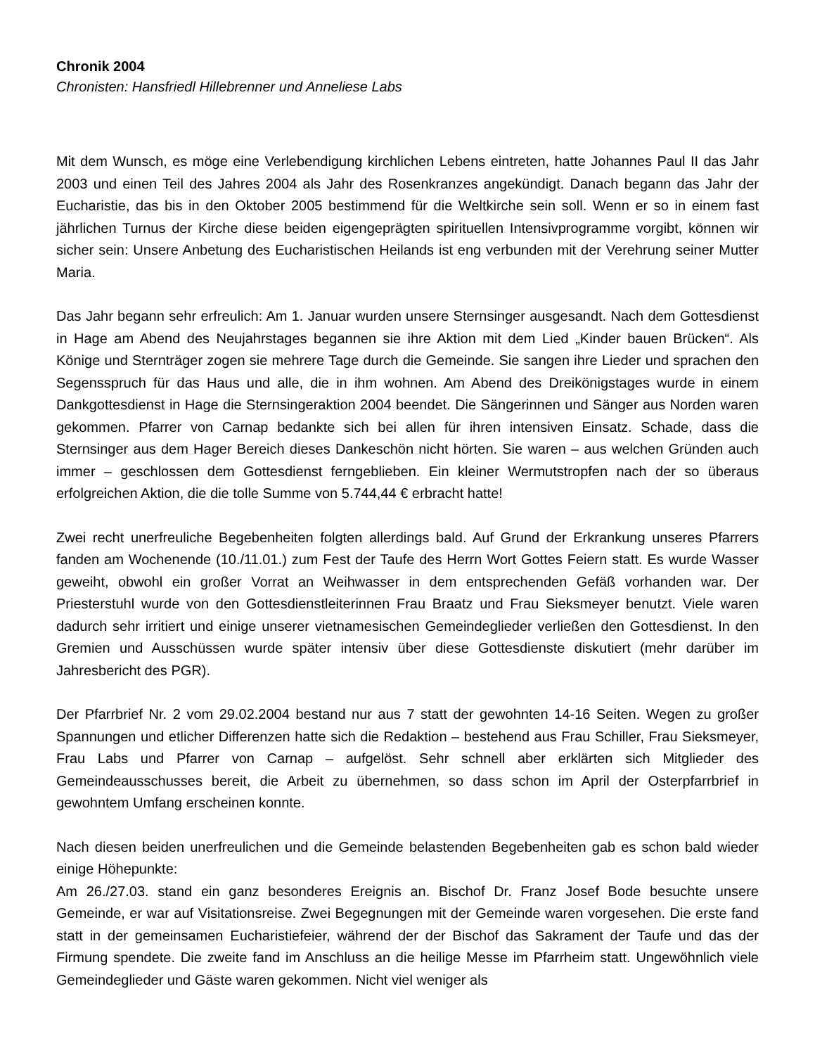Chronik 2004
Chronisten: Hansfriedl Hillebrenner und Anneliese Labs
Mit dem Wunsch, es möge eine Verlebendigung kirchlichen Lebens eintreten, hatte Johannes Paul II das Jahr 2003 und einen Teil des Jahres 2004 als Jahr des Rosenkranzes angekündigt. Danach begann das Jahr der Eucharistie, das bis in den Oktober 2005 bestimmend für die Weltkirche sein soll. Wenn er so in einem fast jährlichen Turnus der Kirche diese beiden eigengeprägten spirituellen Intensivprogramme vorgibt, können wir sicher sein: Unsere Anbetung des Eucharistischen Heilands ist eng verbunden mit der Verehrung seiner Mutter Maria.
Das Jahr begann sehr erfreulich: Am 1. Januar wurden unsere Sternsinger ausgesandt. Nach dem Gottesdienst in Hage am Abend des Neujahrstages begannen sie ihre Aktion mit dem Lied „Kinder bauen Brücken“. Als Könige und Sternträger zogen sie mehrere Tage durch die Gemeinde. Sie sangen ihre Lieder und sprachen den Segensspruch für das Haus und alle, die in ihm wohnen. Am Abend des Dreikönigstages wurde in einem Dankgottesdienst in Hage die Sternsingeraktion 2004 beendet. Die Sängerinnen und Sänger aus Norden waren gekommen. Pfarrer von Carnap bedankte sich bei allen für ihren intensiven Einsatz. Schade, dass die Sternsinger aus dem Hager Bereich dieses Dankeschön nicht hörten. Sie waren – aus welchen Gründen auch immer – geschlossen dem Gottesdienst ferngeblieben. Ein kleiner Wermutstropfen nach der so überaus erfolgreichen Aktion, die die tolle Summe von 5.744,44 € erbracht hatte!
Zwei recht unerfreuliche Begebenheiten folgten allerdings bald. Auf Grund der Erkrankung unseres Pfarrers fanden am Wochenende (10./11.01.) zum Fest der Taufe des Herrn Wort Gottes Feiern statt. Es wurde Wasser geweiht, obwohl ein großer Vorrat an Weihwasser in dem entsprechenden Gefäß vorhanden war. Der Priesterstuhl wurde von den Gottesdienstleiterinnen Frau Braatz und Frau Sieksmeyer benutzt. Viele waren dadurch sehr irritiert und einige unserer vietnamesischen Gemeindeglieder verließen den Gottesdienst. In den Gremien und Ausschüssen wurde später intensiv über diese Gottesdienste diskutiert (mehr darüber im Jahresbericht des PGR).
Der Pfarrbrief Nr. 2 vom 29.02.2004 bestand nur aus 7 statt der gewohnten 14-16 Seiten. Wegen zu großer Spannungen und etlicher Differenzen hatte sich die Redaktion – bestehend aus Frau Schiller, Frau Sieksmeyer, Frau Labs und Pfarrer von Carnap – aufgelöst. Sehr schnell aber erklärten sich Mitglieder des Gemeindeausschusses bereit, die Arbeit zu übernehmen, so dass schon im April der Osterpfarrbrief in gewohntem Umfang erscheinen konnte.
Nach diesen beiden unerfreulichen und die Gemeinde belastenden Begebenheiten gab es schon bald wieder einige Höhepunkte:
Am 26./27.03. stand ein ganz besonderes Ereignis an. Bischof Dr. Franz Josef Bode besuchte unsere Gemeinde, er war auf Visitationsreise. Zwei Begegnungen mit der Gemeinde waren vorgesehen. Die erste fand statt in der gemeinsamen Eucharistiefeier, während der der Bischof das Sakrament der Taufe und das der Firmung spendete. Die zweite fand im Anschluss an die heilige Messe im Pfarrheim statt. Ungewöhnlich viele Gemeindeglieder und Gäste waren gekommen. Nicht viel weniger als